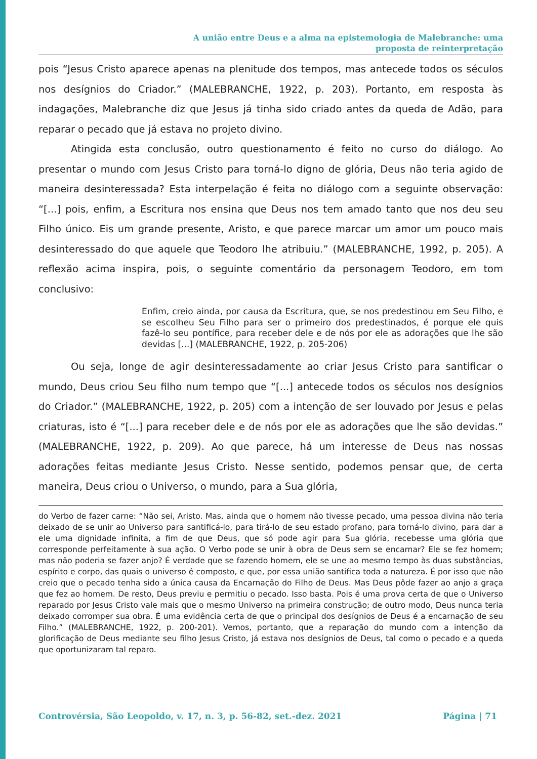A união entre Deus e a alma na epistemologia de Malebranche: uma
proposta de reinterpretação
pois “Jesus Cristo aparece apenas na plenitude dos tempos, mas antecede todos os séculos nos desígnios do Criador.” (MALEBRANCHE, 1922, p. 203). Portanto, em resposta às indagações, Malebranche diz que Jesus já tinha sido criado antes da queda de Adão, para reparar o pecado que já estava no projeto divino.
Atingida esta conclusão, outro questionamento é feito no curso do diálogo. Ao presentar o mundo com Jesus Cristo para torná-lo digno de glória, Deus não teria agido de maneira desinteressada? Esta interpelação é feita no diálogo com a seguinte observação: “[...] pois, enfim, a Escritura nos ensina que Deus nos tem amado tanto que nos deu seu Filho único. Eis um grande presente, Aristo, e que parece marcar um amor um pouco mais desinteressado do que aquele que Teodoro lhe atribuiu.” (MALEBRANCHE, 1992, p. 205). A reflexão acima inspira, pois, o seguinte comentário da personagem Teodoro, em tom conclusivo:
Enfim, creio ainda, por causa da Escritura, que, se nos predestinou em Seu Filho, e se escolheu Seu Filho para ser o primeiro dos predestinados, é porque ele quis fazê-lo seu pontífice, para receber dele e de nós por ele as adorações que lhe são devidas [...] (MALEBRANCHE, 1922, p. 205-206)
Ou seja, longe de agir desinteressadamente ao criar Jesus Cristo para santificar o mundo, Deus criou Seu filho num tempo que “[...] antecede todos os séculos nos desígnios do Criador.” (MALEBRANCHE, 1922, p. 205) com a intenção de ser louvado por Jesus e pelas criaturas, isto é “[...] para receber dele e de nós por ele as adorações que lhe são devidas.” (MALEBRANCHE, 1922, p. 209). Ao que parece, há um interesse de Deus nas nossas adorações feitas mediante Jesus Cristo. Nesse sentido, podemos pensar que, de certa maneira, Deus criou o Universo, o mundo, para a Sua glória,
do Verbo de fazer carne: “Não sei, Aristo. Mas, ainda que o homem não tivesse pecado, uma pessoa divina não teria deixado de se unir ao Universo para santificá-lo, para tirá-lo de seu estado profano, para torná-lo divino, para dar a ele uma dignidade infinita, a fim de que Deus, que só pode agir para Sua glória, recebesse uma glória que corresponde perfeitamente à sua ação. O Verbo pode se unir à obra de Deus sem se encarnar? Ele se fez homem; mas não poderia se fazer anjo? É verdade que se fazendo homem, ele se une ao mesmo tempo às duas substâncias, espírito e corpo, das quais o universo é composto, e que, por essa união santifica toda a natureza. É por isso que não creio que o pecado tenha sido a única causa da Encarnação do Filho de Deus. Mas Deus pôde fazer ao anjo a graça que fez ao homem. De resto, Deus previu e permitiu o pecado. Isso basta. Pois é uma prova certa de que o Universo reparado por Jesus Cristo vale mais que o mesmo Universo na primeira construção; de outro modo, Deus nunca teria deixado corromper sua obra. É uma evidência certa de que o principal dos desígnios de Deus é a encarnação de seu Filho.” (MALEBRANCHE, 1922, p. 200-201). Vemos, portanto, que a reparação do mundo com a intenção da glorificação de Deus mediante seu filho Jesus Cristo, já estava nos desígnios de Deus, tal como o pecado e a queda que oportunizaram tal reparo.
Controvérsia, São Leopoldo, v. 17, n. 3, p. 56-82, set.-dez. 2021 Página | 71